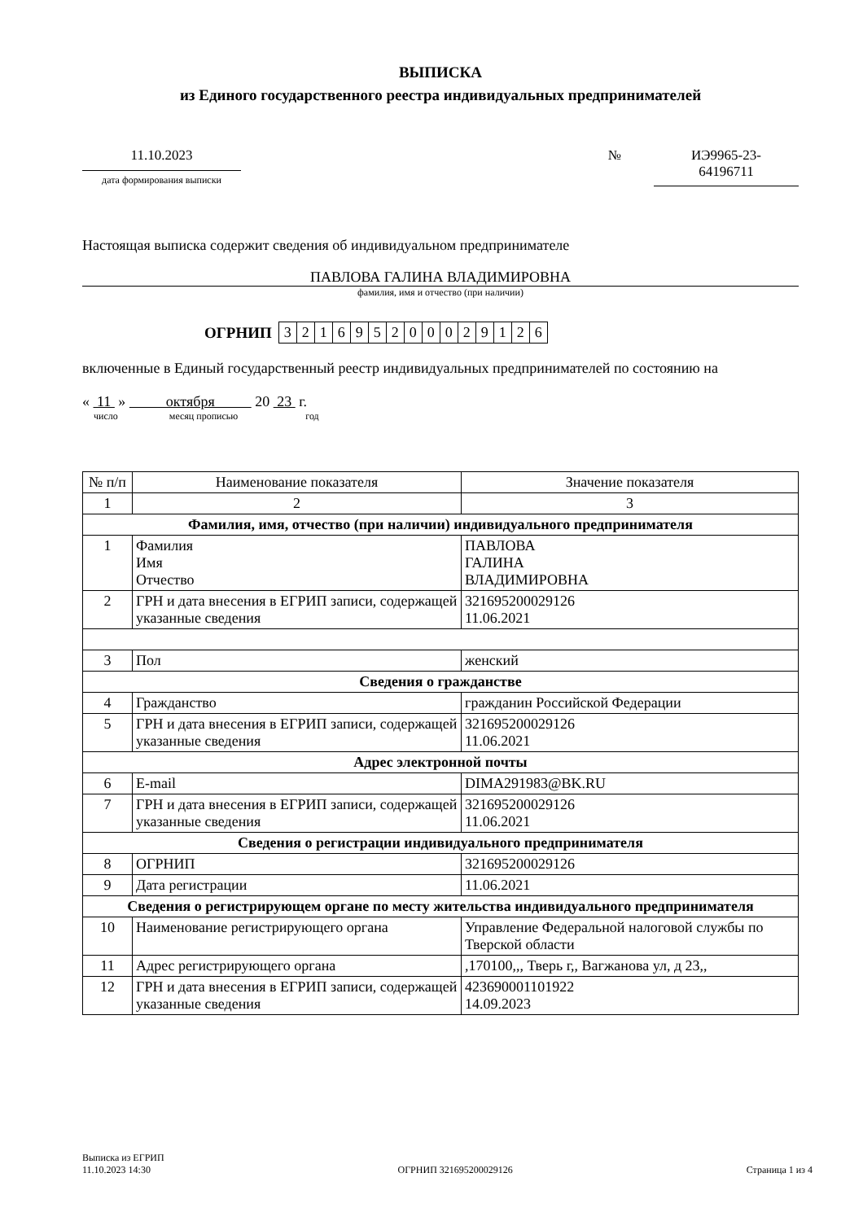ВЫПИСКА
из Единого государственного реестра индивидуальных предпринимателей
11.10.2023
дата формирования выписки
№ ИЭ9965-23-
64196711
Настоящая выписка содержит сведения об индивидуальном предпринимателе
ПАВЛОВА ГАЛИНА ВЛАДИМИРОВНА
фамилия, имя и отчество (при наличии)
ОГРНИП
| 3 | 2 | 1 | 6 | 9 | 5 | 2 | 0 | 0 | 0 | 2 | 9 | 1 | 2 | 6 |
включенные в Единый государственный реестр индивидуальных предпринимателей по состоянию на
« 11 » октября 20 23 г.
число месяц прописью год
| № п/п | Наименование показателя | Значение показателя |
| --- | --- | --- |
| 1 | 2 | 3 |
| Фамилия, имя, отчество (при наличии) индивидуального предпринимателя | | |
| 1 | Фамилия Имя Отчество | ПАВЛОВА ГАЛИНА ВЛАДИМИРОВНА |
| 2 | ГРН и дата внесения в ЕГРИП записи, содержащей указанные сведения | 321695200029126 11.06.2021 |
| 3 | Пол | женский |
| Сведения о гражданстве | | |
| 4 | Гражданство | гражданин Российской Федерации |
| 5 | ГРН и дата внесения в ЕГРИП записи, содержащей указанные сведения | 321695200029126 11.06.2021 |
| Адрес электронной почты | | |
| 6 | E-mail | DIMA291983@BK.RU |
| 7 | ГРН и дата внесения в ЕГРИП записи, содержащей указанные сведения | 321695200029126 11.06.2021 |
| Сведения о регистрации индивидуального предпринимателя | | |
| 8 | ОГРНИП | 321695200029126 |
| 9 | Дата регистрации | 11.06.2021 |
| Сведения о регистрирующем органе по месту жительства индивидуального предпринимателя | | |
| 10 | Наименование регистрирующего органа | Управление Федеральной налоговой службы по Тверской области |
| 11 | Адрес регистрирующего органа | ,170100,,, Тверь г,, Вагжанова ул, д 23,, |
| 12 | ГРН и дата внесения в ЕГРИП записи, содержащей указанные сведения | 423690001101922 14.09.2023 |
Выписка из ЕГРИП
11.10.2023 14:30
ОГРНИП 321695200029126
Страница 1 из 4